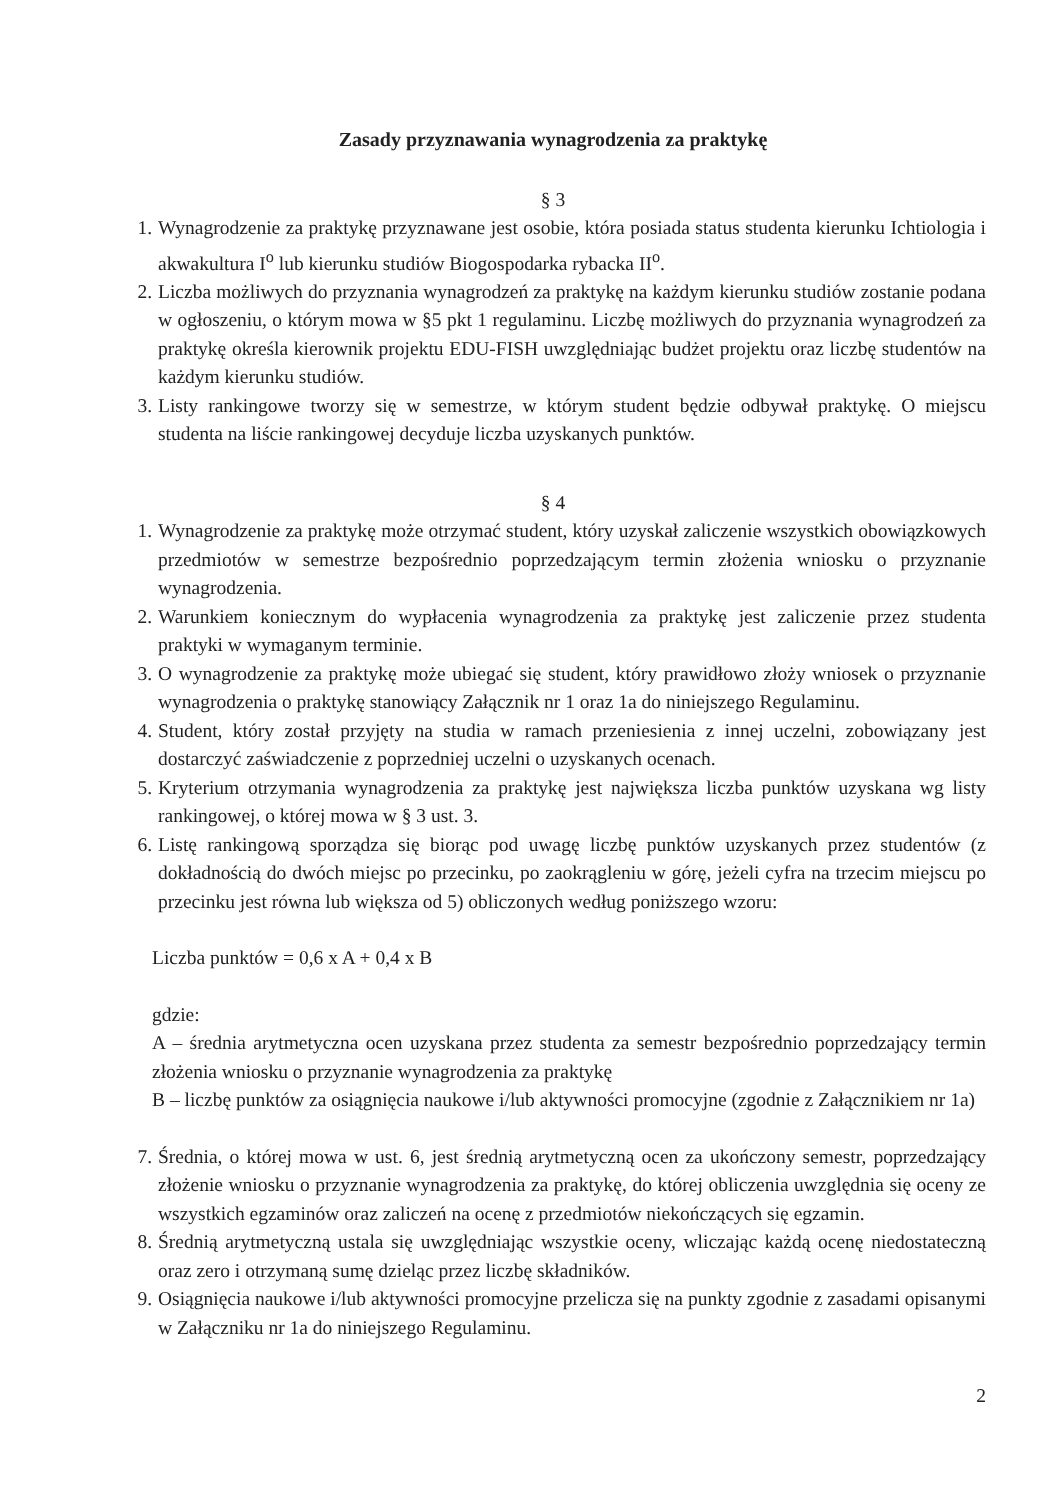Zasady przyznawania wynagrodzenia za praktykę
§ 3
1. Wynagrodzenie za praktykę przyznawane jest osobie, która posiada status studenta kierunku Ichtiologia i akwakultura I<sup>o</sup> lub kierunku studiów Biogospodarka rybacka II<sup>o</sup>.
2. Liczba możliwych do przyznania wynagrodzeń za praktykę na każdym kierunku studiów zostanie podana w ogłoszeniu, o którym mowa w §5 pkt 1 regulaminu. Liczbę możliwych do przyznania wynagrodzeń za praktykę określa kierownik projektu EDU-FISH uwzględniając budżet projektu oraz liczbę studentów na każdym kierunku studiów.
3. Listy rankingowe tworzy się w semestrze, w którym student będzie odbywał praktykę. O miejscu studenta na liście rankingowej decyduje liczba uzyskanych punktów.
§ 4
1. Wynagrodzenie za praktykę może otrzymać student, który uzyskał zaliczenie wszystkich obowiązkowych przedmiotów w semestrze bezpośrednio poprzedzającym termin złożenia wniosku o przyznanie wynagrodzenia.
2. Warunkiem koniecznym do wypłacenia wynagrodzenia za praktykę jest zaliczenie przez studenta praktyki w wymaganym terminie.
3. O wynagrodzenie za praktykę może ubiegać się student, który prawidłowo złoży wniosek o przyznanie wynagrodzenia o praktykę stanowiący Załącznik nr 1 oraz 1a do niniejszego Regulaminu.
4. Student, który został przyjęty na studia w ramach przeniesienia z innej uczelni, zobowiązany jest dostarczyć zaświadczenie z poprzedniej uczelni o uzyskanych ocenach.
5. Kryterium otrzymania wynagrodzenia za praktykę jest największa liczba punktów uzyskana wg listy rankingowej, o której mowa w § 3 ust. 3.
6. Listę rankingową sporządza się biorąc pod uwagę liczbę punktów uzyskanych przez studentów (z dokładnością do dwóch miejsc po przecinku, po zaokrągleniu w górę, jeżeli cyfra na trzecim miejscu po przecinku jest równa lub większa od 5) obliczonych według poniższego wzoru:
Liczba punktów = 0,6 x A + 0,4 x B
gdzie:
A – średnia arytmetyczna ocen uzyskana przez studenta za semestr bezpośrednio poprzedzający termin złożenia wniosku o przyznanie wynagrodzenia za praktykę
B – liczbę punktów za osiągnięcia naukowe i/lub aktywności promocyjne (zgodnie z Załącznikiem nr 1a)
7. Średnia, o której mowa w ust. 6, jest średnią arytmetyczną ocen za ukończony semestr, poprzedzający złożenie wniosku o przyznanie wynagrodzenia za praktykę, do której obliczenia uwzględnia się oceny ze wszystkich egzaminów oraz zaliczeń na ocenę z przedmiotów niekończących się egzamin.
8. Średnią arytmetyczną ustala się uwzględniając wszystkie oceny, wliczając każdą ocenę niedostateczną oraz zero i otrzymaną sumę dzieląc przez liczbę składników.
9. Osiągnięcia naukowe i/lub aktywności promocyjne przelicza się na punkty zgodnie z zasadami opisanymi w Załączniku nr 1a do niniejszego Regulaminu.
2